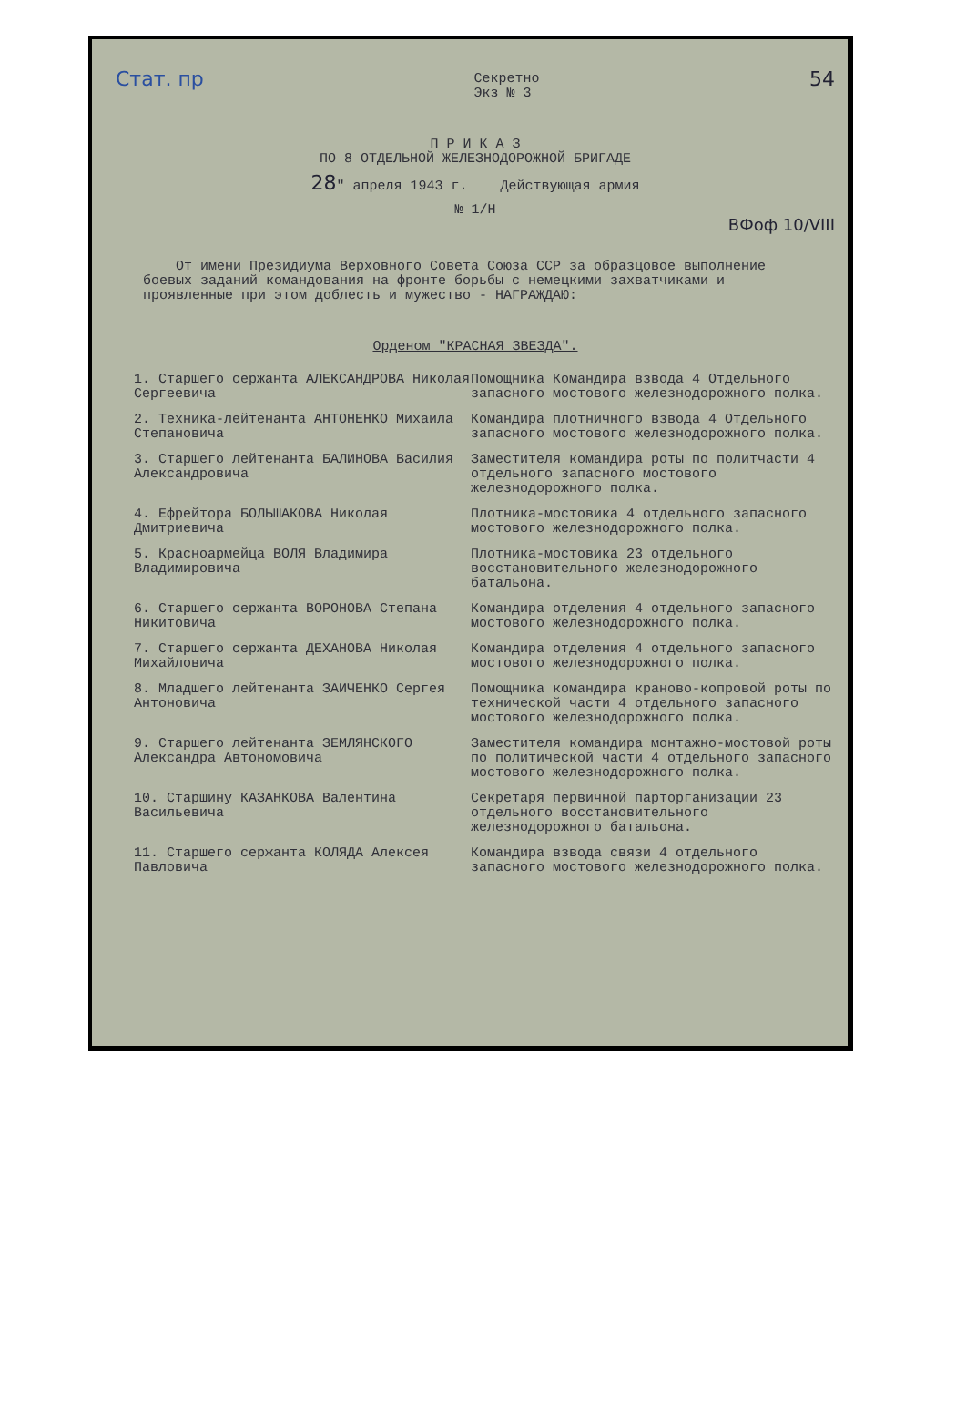Стат. пр Секретно
Экз № 3 54
П Р И К А З
ПО 8 ОТДЕЛЬНОЙ ЖЕЛЕЗНОДОРОЖНОЙ БРИГАДЕ
28" апреля 1943 г. Действующая армия
№ 1/Н
ВФоф 10/VIII
От имени Президиума Верховного Совета Союза ССР за образцовое выполнение боевых заданий командования на фронте борьбы с немецкими захватчиками и проявленные при этом доблесть и мужество - НАГРАЖДАЮ:
Орденом "КРАСНАЯ ЗВЕЗДА".
1. Старшего сержанта АЛЕКСАНДРОВА Николая Сергеевича
Помощника Командира взвода 4 Отдельного запасного мостового железнодорожного полка.
2. Техника-лейтенанта АНТОНЕНКО Михаила Степановича
Командира плотничного взвода 4 Отдельного запасного мостового железнодорожного полка.
3. Старшего лейтенанта БАЛИНОВА Василия Александровича
Заместителя командира роты по политчасти 4 отдельного запасного мостового железнодорожного полка.
4. Ефрейтора БОЛЬШАКОВА Николая Дмитриевича
Плотника-мостовика 4 отдельного запасного мостового железнодорожного полка.
5. Красноармейца ВОЛЯ Владимира Владимировича
Плотника-мостовика 23 отдельного восстановительного железнодорожного батальона.
6. Старшего сержанта ВОРОНОВА Степана Никитовича
Командира отделения 4 отдельного запасного мостового железнодорожного полка.
7. Старшего сержанта ДЕХАНОВА Николая Михайловича
Командира отделения 4 отдельного запасного мостового железнодорожного полка.
8. Младшего лейтенанта ЗАИЧЕНКО Сергея Антоновича
Помощника командира краново-копровой роты по технической части 4 отдельного запасного мостового железнодорожного полка.
9. Старшего лейтенанта ЗЕМЛЯНСКОГО Александра Автономовича
Заместителя командира монтажно-мостовой роты по политической части 4 отдельного запасного мостового железнодорожного полка.
10. Старшину КАЗАНКОВА Валентина Васильевича
Секретаря первичной парторганизации 23 отдельного восстановительного железнодорожного батальона.
11. Старшего сержанта КОЛЯДА Алексея Павловича
Командира взвода связи 4 отдельного запасного мостового железнодорожного полка.